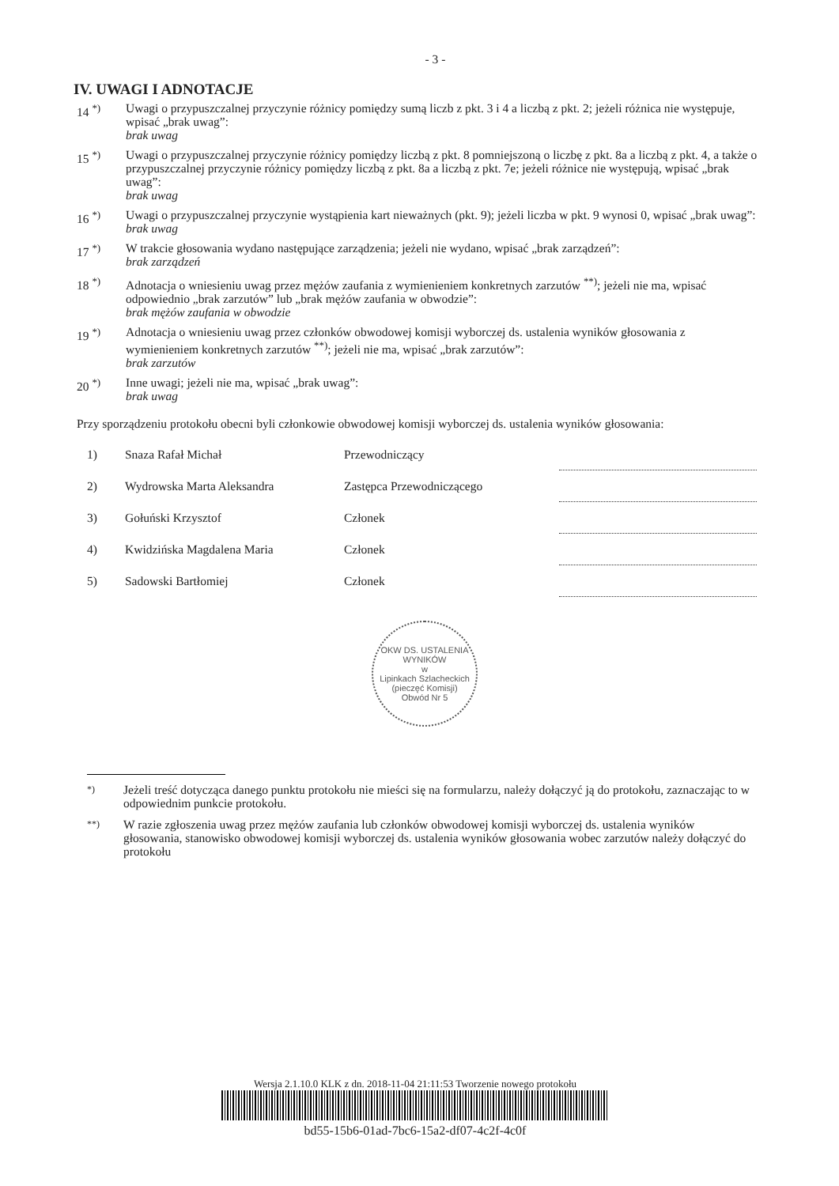- 3 -
IV. UWAGI I ADNOTACJE
14 <sup>*)</sup> Uwagi o przypuszczalnej przyczynie różnicy pomiędzy sumą liczb z pkt. 3 i 4 a liczbą z pkt. 2; jeżeli różnica nie występuje, wpisać „brak uwag”:
brak uwag
15 <sup>*)</sup> Uwagi o przypuszczalnej przyczynie różnicy pomiędzy liczbą z pkt. 8 pomniejszoną o liczbę z pkt. 8a a liczbą z pkt. 4, a także o przypuszczalnej przyczynie różnicy pomiędzy liczbą z pkt. 8a a liczbą z pkt. 7e; jeżeli różnice nie występują, wpisać „brak uwag”:
brak uwag
16 <sup>*)</sup> Uwagi o przypuszczalnej przyczynie wystąpienia kart nieważnych (pkt. 9); jeżeli liczba w pkt. 9 wynosi 0, wpisać „brak uwag”:
brak uwag
17 <sup>*)</sup> W trakcie głosowania wydano następujące zarządzenia; jeżeli nie wydano, wpisać „brak zarządzeń”:
brak zarządzeń
18 <sup>*)</sup> Adnotacja o wniesieniu uwag przez mężów zaufania z wymienieniem konkretnych zarzutów <sup>**)</sup>; jeżeli nie ma, wpisać odpowiednio „brak zarzutów” lub „brak mężów zaufania w obwodzie”:
brak mężów zaufania w obwodzie
19 <sup>*)</sup> Adnotacja o wniesieniu uwag przez członków obwodowej komisji wyborczej ds. ustalenia wyników głosowania z wymienieniem konkretnych zarzutów <sup>**)</sup>; jeżeli nie ma, wpisać „brak zarzutów”:
brak zarzutów
20 <sup>*)</sup> Inne uwagi; jeżeli nie ma, wpisać „brak uwag”:
brak uwag
Przy sporządzeniu protokołu obecni byli członkowie obwodowej komisji wyborczej ds. ustalenia wyników głosowania:
| 1) | Snaza Rafał Michał | Przewodniczący | |
| 2) | Wydrowska Marta Aleksandra | Zastępca Przewodniczącego | |
| 3) | Gołuński Krzysztof | Członek | |
| 4) | Kwidzińska Magdalena Maria | Członek | |
| 5) | Sadowski Bartłomiej | Członek | |
OKW DS. USTALENIA WYNIKÓW
w
Lipinkach Szlacheckich
(pieczęć Komisji)
Obwód Nr 5
*)
Jeżeli treść dotycząca danego punktu protokołu nie mieści się na formularzu, należy dołączyć ją do protokołu, zaznaczając to w odpowiednim punkcie protokołu.
**)
W razie zgłoszenia uwag przez mężów zaufania lub członków obwodowej komisji wyborczej ds. ustalenia wyników głosowania, stanowisko obwodowej komisji wyborczej ds. ustalenia wyników głosowania wobec zarzutów należy dołączyć do protokołu
Wersja 2.1.10.0 KLK z dn. 2018-11-04 21:11:53 Tworzenie nowego protokołu
bd55-15b6-01ad-7bc6-15a2-df07-4c2f-4c0f